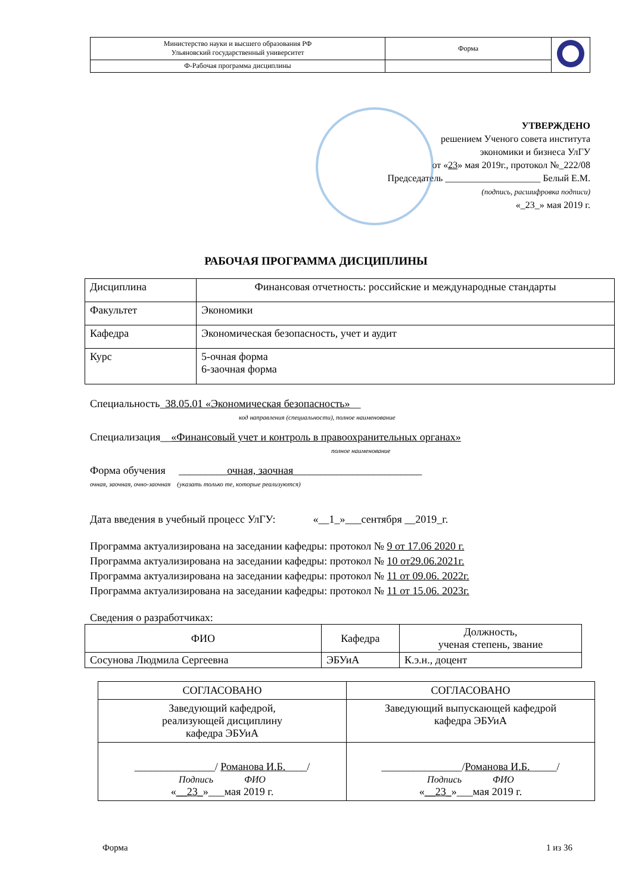| Министерство науки и высшего образования РФ Ульяновский государственный университет | Форма | |
| Ф-Рабочая программа дисциплины | | |
УТВЕРЖДЕНО
решением Ученого совета института
экономики и бизнеса УлГУ
от «23» мая 2019г., протокол №_222/08
Председатель ____________________ Белый Е.М.
(подпись, расшифровка подписи)
«_23_» мая 2019 г.
РАБОЧАЯ ПРОГРАММА ДИСЦИПЛИНЫ
| Дисциплина | Финансовая отчетность: российские и международные стандарты |
| Факультет | Экономики |
| Кафедра | Экономическая безопасность, учет и аудит |
| Курс | 5-очная форма 6-заочная форма |
Специальность_38.05.01 «Экономическая безопасность»__
код направления (специальности), полное наименование
Специализация__«Финансовый учет и контроль в правоохранительных органах»
полное наименование
Форма обучения _________очная, заочная________________________
очная, заочная, очно-заочная (указать только те, которые реализуются)
Дата введения в учебный процесс УлГУ: «__1_»___сентября __2019_г.
Программа актуализирована на заседании кафедры: протокол № 9 от 17.06 2020 г.
Программа актуализирована на заседании кафедры: протокол № 10 от29.06.2021г.
Программа актуализирована на заседании кафедры: протокол № 11 от 09.06. 2022г.
Программа актуализирована на заседании кафедры: протокол № 11 от 15.06. 2023г.
Сведения о разработчиках:
| ФИО | Кафедра | Должность, ученая степень, звание |
| --- | --- | --- |
| Сосунова Людмила Сергеевна | ЭБУиА | К.э.н., доцент |
| СОГЛАСОВАНО | СОГЛАСОВАНО |
| Заведующий кафедрой, реализующей дисциплину кафедра ЭБУиА | Заведующий выпускающей кафедрой кафедра ЭБУиА |
| _______________/ Романова И.Б. ____/ Подпись ФИО « __23_ »___мая 2019 г. | _______________/ Романова И.Б. _____/ Подпись ФИО « __23_ »___мая 2019 г. |
Форма 1 из 36